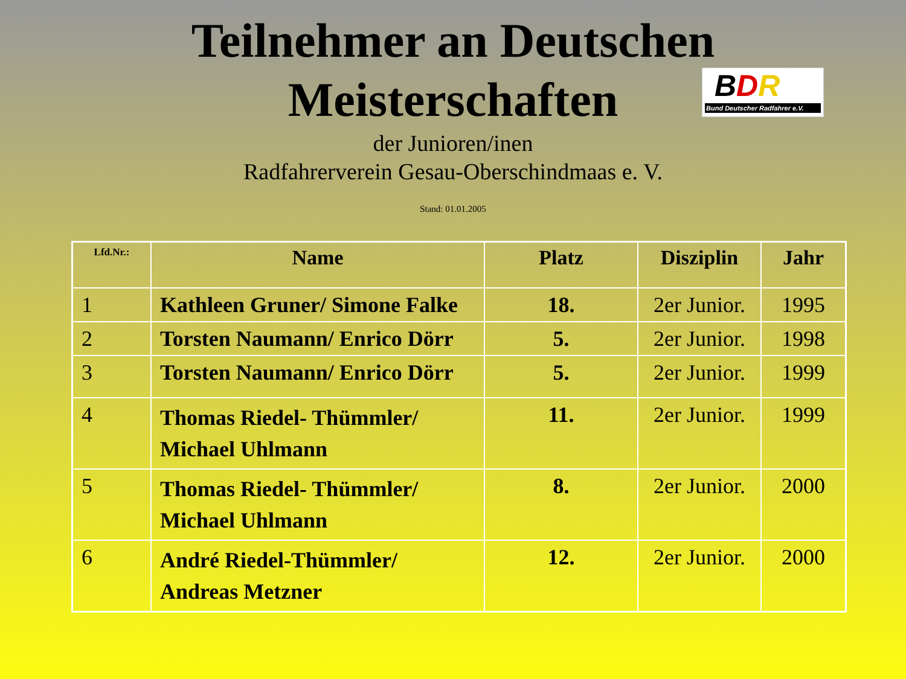Teilnehmer an Deutschen
Meisterschaften
BDR
Bund Deutscher Radfahrer e.V.
der Junioren/inen
Radfahrerverein Gesau-Oberschindmaas e. V.
Stand: 01.01.2005
| Lfd.Nr.: | Name | Platz | Disziplin | Jahr |
| --- | --- | --- | --- | --- |
| 1 | Kathleen Gruner/ Simone Falke | 18. | 2er Junior. | 1995 |
| 2 | Torsten Naumann/ Enrico Dörr | 5. | 2er Junior. | 1998 |
| 3 | Torsten Naumann/ Enrico Dörr | 5. | 2er Junior. | 1999 |
| 4 | Thomas Riedel- Thümmler/ Michael Uhlmann | 11. | 2er Junior. | 1999 |
| 5 | Thomas Riedel- Thümmler/ Michael Uhlmann | 8. | 2er Junior. | 2000 |
| 6 | André Riedel-Thümmler/ Andreas Metzner | 12. | 2er Junior. | 2000 |